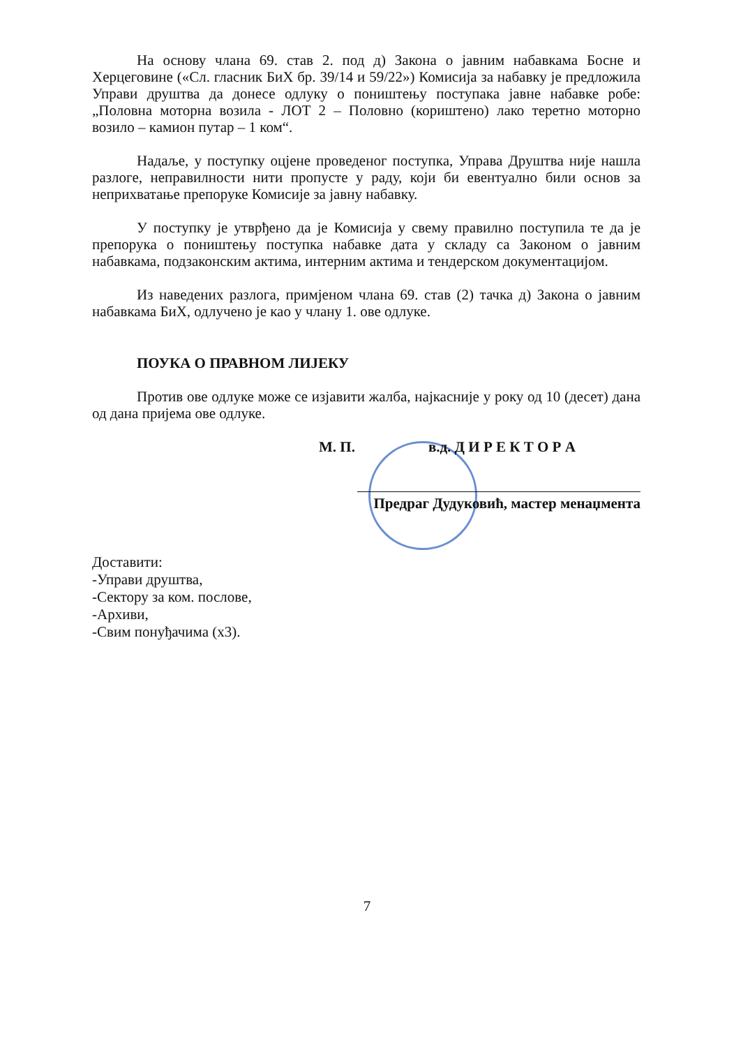На основу члана 69. став 2. под д) Закона о јавним набавкама Босне и Херцеговине («Сл. гласник БиХ бр. 39/14 и 59/22») Комисија за набавку је предложила Управи друштва да донесе одлуку о поништењу поступака јавне набавке робе: „Половна моторна возила - ЛОТ 2 – Половно (кориштено) лако теретно моторно возило – камион путар – 1 ком“.
Надаље, у поступку оцјене проведеног поступка, Управа Друштва није нашла разлоге, неправилности нити пропусте у раду, који би евентуално били основ за неприхватање препоруке Комисије за јавну набавку.
У поступку је утврђено да је Комисија у свему правилно поступила те да је препорука о поништењу поступка набавке дата у складу са Законом о јавним набавкама, подзаконским актима, интерним актима и тендерском документацијом.
Из наведених разлога, примјеном члана 69. став (2) тачка д) Закона о јавним набавкама БиХ, одлучено је као у члану 1. ове одлуке.
ПОУКА О ПРАВНОМ ЛИЈЕКУ
Против ове одлуке може се изјавити жалба, најкасније у року од 10 (десет) дана од дана пријема ове одлуке.
М. П. в.д. Д И Р Е К Т О Р А
Предраг Дудуковић, мастер менаџмента
Доставити:
-Управи друштва,
-Сектору за ком. послове,
-Архиви,
-Свим понуђачима (х3).
7